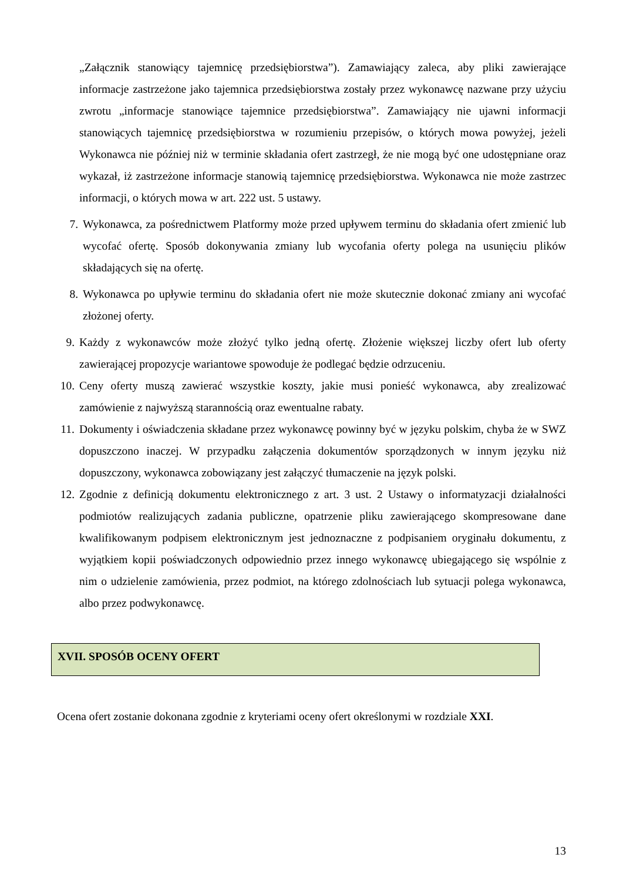„Załącznik stanowiący tajemnicę przedsiębiorstwa”). Zamawiający zaleca, aby pliki zawierające informacje zastrzeżone jako tajemnica przedsiębiorstwa zostały przez wykonawcę nazwane przy użyciu zwrotu „informacje stanowiące tajemnice przedsiębiorstwa”. Zamawiający nie ujawni informacji stanowiących tajemnicę przedsiębiorstwa w rozumieniu przepisów, o których mowa powyżej, jeżeli Wykonawca nie później niż w terminie składania ofert zastrzegł, że nie mogą być one udostępniane oraz wykazał, iż zastrzeżone informacje stanowią tajemnicę przedsiębiorstwa. Wykonawca nie może zastrzec informacji, o których mowa w art. 222 ust. 5 ustawy.
7.
Wykonawca, za pośrednictwem Platformy może przed upływem terminu do składania ofert zmienić lub wycofać ofertę. Sposób dokonywania zmiany lub wycofania oferty polega na usunięciu plików składających się na ofertę.
8.
Wykonawca po upływie terminu do składania ofert nie może skutecznie dokonać zmiany ani wycofać złożonej oferty.
9.
Każdy z wykonawców może złożyć tylko jedną ofertę. Złożenie większej liczby ofert lub oferty zawierającej propozycje wariantowe spowoduje że podlegać będzie odrzuceniu.
10.
Ceny oferty muszą zawierać wszystkie koszty, jakie musi ponieść wykonawca, aby zrealizować zamówienie z najwyższą starannością oraz ewentualne rabaty.
11.
Dokumenty i oświadczenia składane przez wykonawcę powinny być w języku polskim, chyba że w SWZ dopuszczono inaczej. W przypadku załączenia dokumentów sporządzonych w innym języku niż dopuszczony, wykonawca zobowiązany jest załączyć tłumaczenie na język polski.
12.
Zgodnie z definicją dokumentu elektronicznego z art. 3 ust. 2 Ustawy o informatyzacji działalności podmiotów realizujących zadania publiczne, opatrzenie pliku zawierającego skompresowane dane kwalifikowanym podpisem elektronicznym jest jednoznaczne z podpisaniem oryginału dokumentu, z wyjątkiem kopii poświadczonych odpowiednio przez innego wykonawcę ubiegającego się wspólnie z nim o udzielenie zamówienia, przez podmiot, na którego zdolnościach lub sytuacji polega wykonawca, albo przez podwykonawcę.
XVII. SPOSÓB OCENY OFERT
Ocena ofert zostanie dokonana zgodnie z kryteriami oceny ofert określonymi w rozdziale XXI.
13